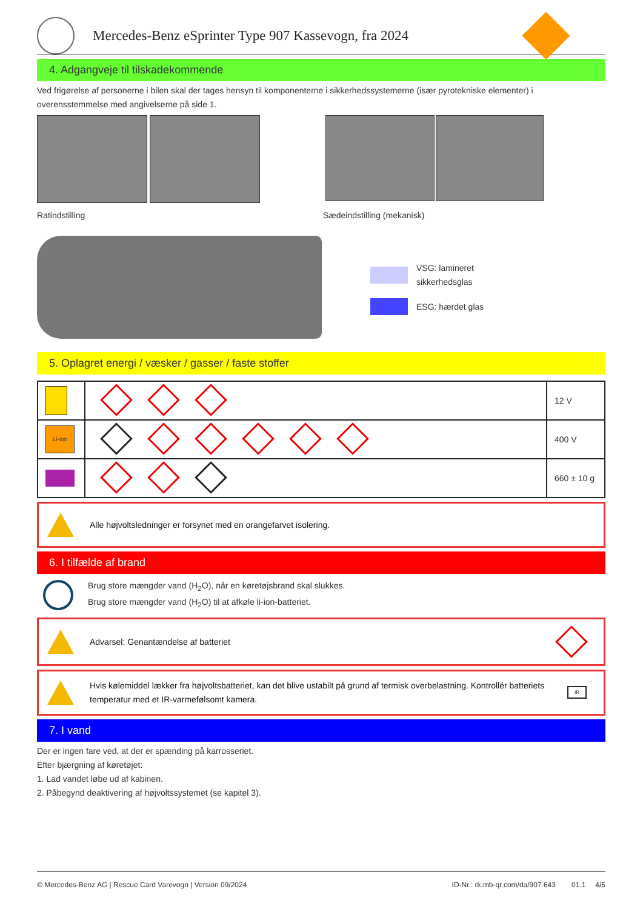Mercedes-Benz eSprinter Type 907 Kassevogn, fra 2024
4. Adgangveje til tilskadekommende
Ved frigørelse af personerne i bilen skal der tages hensyn til komponenterne i sikkerhedssystemerne (især pyrotekniske elementer) i overensstemmelse med angivelserne på side 1.
Ratindstilling Sædeindstilling (mekanisk)
VSG: lamineret
sikkerhedsglas
ESG: hærdet glas
5. Oplagret energi / væsker / gasser / faste stoffer
| | | 12 V |
| Li-ion | | 400 V |
| | | 660 ± 10 g |
Alle højvoltsledninger er forsynet med en orangefarvet isolering.
6. I tilfælde af brand
Brug store mængder vand (H<sub>2</sub>O), når en køretøjsbrand skal slukkes.
Brug store mængder vand (H<sub>2</sub>O) til at afkøle li-ion-batteriet.
Advarsel: Genantændelse af batteriet
Hvis kølemiddel lækker fra højvoltsbatteriet, kan det blive ustabilt på grund af termisk overbelastning. Kontrollér batteriets temperatur med et IR-varmefølsomt kamera. IR
7. I vand
Der er ingen fare ved, at der er spænding på karrosseriet.
Efter bjærgning af køretøjet:
1. Lad vandet løbe ud af kabinen.
2. Påbegynd deaktivering af højvoltssystemet (se kapitel 3).
© Mercedes-Benz AG | Rescue Card Varevogn | Version 09/2024 ID-Nr.: rk.mb-qr.com/da/907.643 01.1 4/5